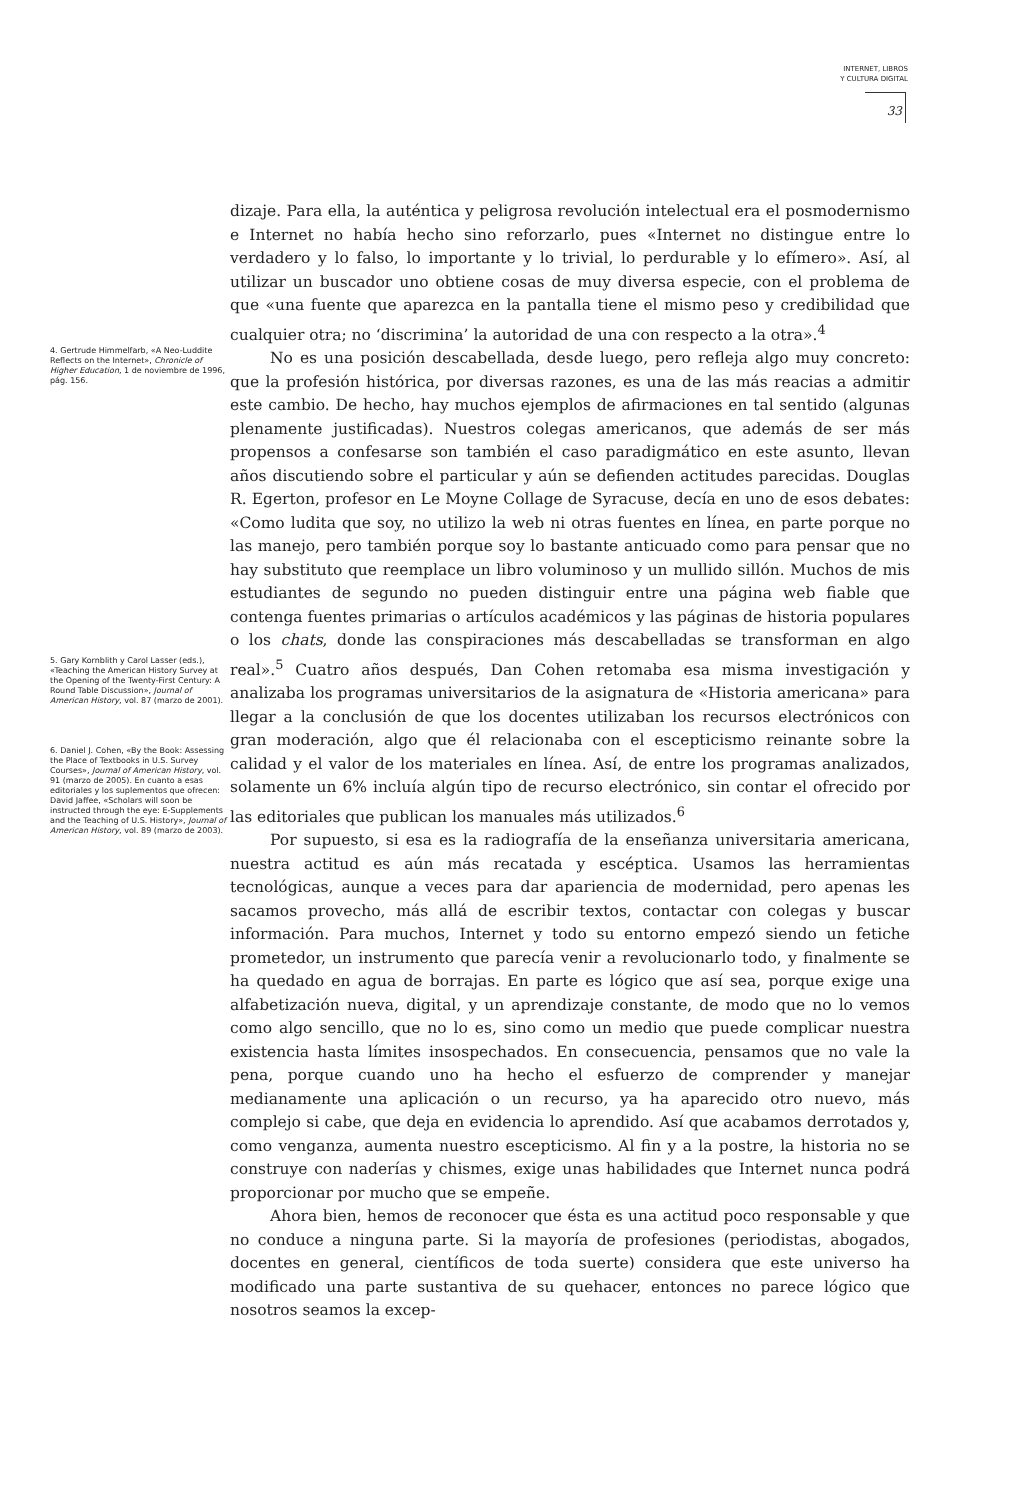INTERNET, LIBROS
Y CULTURA DIGITAL
33
4. Gertrude Himmelfarb, «A Neo-Luddite Reflects on the Internet», Chronicle of Higher Education, 1 de noviembre de 1996, pág. 156.
5. Gary Kornblith y Carol Lasser (eds.), «Teaching the American History Survey at the Opening of the Twenty-First Century: A Round Table Discussion», Journal of American History, vol. 87 (marzo de 2001).
6. Daniel J. Cohen, «By the Book: Assessing the Place of Textbooks in U.S. Survey Courses», Journal of American History, vol. 91 (marzo de 2005). En cuanto a esas editoriales y los suplementos que ofrecen: David Jaffee, «Scholars will soon be instructed through the eye: E-Supplements and the Teaching of U.S. History», Journal of American History, vol. 89 (marzo de 2003).
dizaje. Para ella, la auténtica y peligrosa revolución intelectual era el posmodernismo e Internet no había hecho sino reforzarlo, pues «Internet no distingue entre lo verdadero y lo falso, lo importante y lo trivial, lo perdurable y lo efímero». Así, al utilizar un buscador uno obtiene cosas de muy diversa especie, con el problema de que «una fuente que aparezca en la pantalla tiene el mismo peso y credibilidad que cualquier otra; no ‘discrimina’ la autoridad de una con respecto a la otra».<sup>4</sup>
No es una posición descabellada, desde luego, pero refleja algo muy concreto: que la profesión histórica, por diversas razones, es una de las más reacias a admitir este cambio. De hecho, hay muchos ejemplos de afirmaciones en tal sentido (algunas plenamente justificadas). Nuestros colegas americanos, que además de ser más propensos a confesarse son también el caso paradigmático en este asunto, llevan años discutiendo sobre el particular y aún se defienden actitudes parecidas. Douglas R. Egerton, profesor en Le Moyne Collage de Syracuse, decía en uno de esos debates: «Como ludita que soy, no utilizo la web ni otras fuentes en línea, en parte porque no las manejo, pero también porque soy lo bastante anticuado como para pensar que no hay substituto que reemplace un libro voluminoso y un mullido sillón. Muchos de mis estudiantes de segundo no pueden distinguir entre una página web fiable que contenga fuentes primarias o artículos académicos y las páginas de historia populares o los chats, donde las conspiraciones más descabelladas se transforman en algo real».<sup>5</sup> Cuatro años después, Dan Cohen retomaba esa misma investigación y analizaba los programas universitarios de la asignatura de «Historia americana» para llegar a la conclusión de que los docentes utilizaban los recursos electrónicos con gran moderación, algo que él relacionaba con el escepticismo reinante sobre la calidad y el valor de los materiales en línea. Así, de entre los programas analizados, solamente un 6% incluía algún tipo de recurso electrónico, sin contar el ofrecido por las editoriales que publican los manuales más utilizados.<sup>6</sup>
Por supuesto, si esa es la radiografía de la enseñanza universitaria americana, nuestra actitud es aún más recatada y escéptica. Usamos las herramientas tecnológicas, aunque a veces para dar apariencia de modernidad, pero apenas les sacamos provecho, más allá de escribir textos, contactar con colegas y buscar información. Para muchos, Internet y todo su entorno empezó siendo un fetiche prometedor, un instrumento que parecía venir a revolucionarlo todo, y finalmente se ha quedado en agua de borrajas. En parte es lógico que así sea, porque exige una alfabetización nueva, digital, y un aprendizaje constante, de modo que no lo vemos como algo sencillo, que no lo es, sino como un medio que puede complicar nuestra existencia hasta límites insospechados. En consecuencia, pensamos que no vale la pena, porque cuando uno ha hecho el esfuerzo de comprender y manejar medianamente una aplicación o un recurso, ya ha aparecido otro nuevo, más complejo si cabe, que deja en evidencia lo aprendido. Así que acabamos derrotados y, como venganza, aumenta nuestro escepticismo. Al fin y a la postre, la historia no se construye con naderías y chismes, exige unas habilidades que Internet nunca podrá proporcionar por mucho que se empeñe.
Ahora bien, hemos de reconocer que ésta es una actitud poco responsable y que no conduce a ninguna parte. Si la mayoría de profesiones (periodistas, abogados, docentes en general, científicos de toda suerte) considera que este universo ha modificado una parte sustantiva de su quehacer, entonces no parece lógico que nosotros seamos la excep-